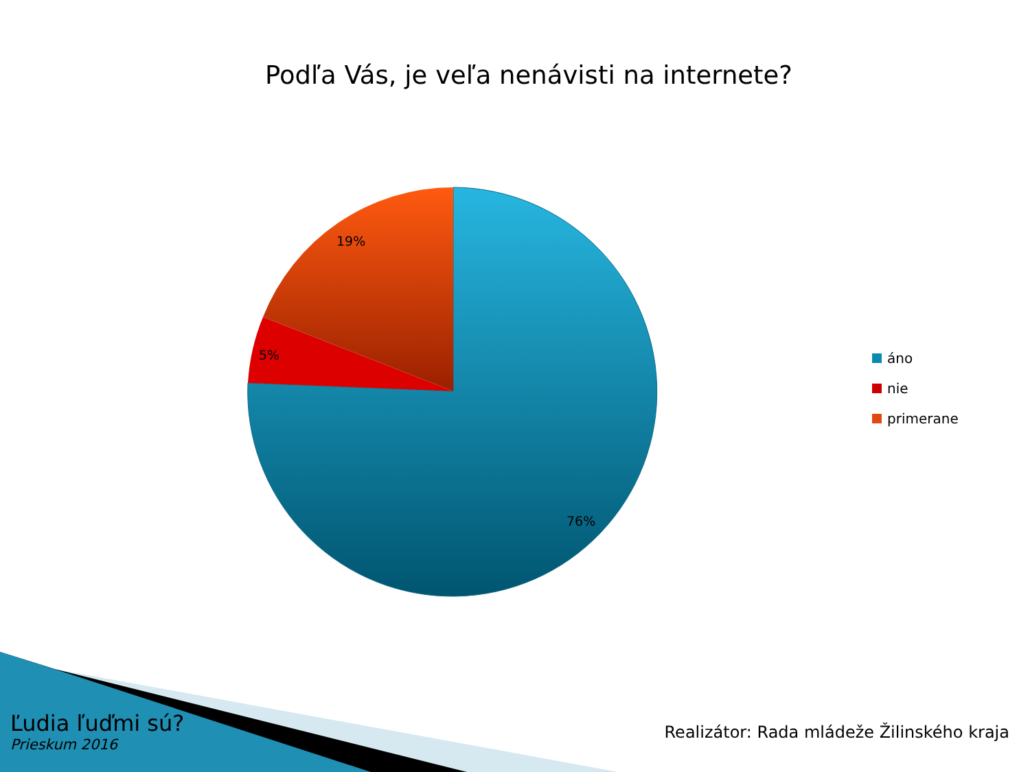Podľa Vás, je veľa nenávisti na internete?
19%
5%
76%
áno
nie
primerane
Ľudia ľuďmi sú?
Prieskum 2016
Realizátor: Rada mládeže Žilinského kraja